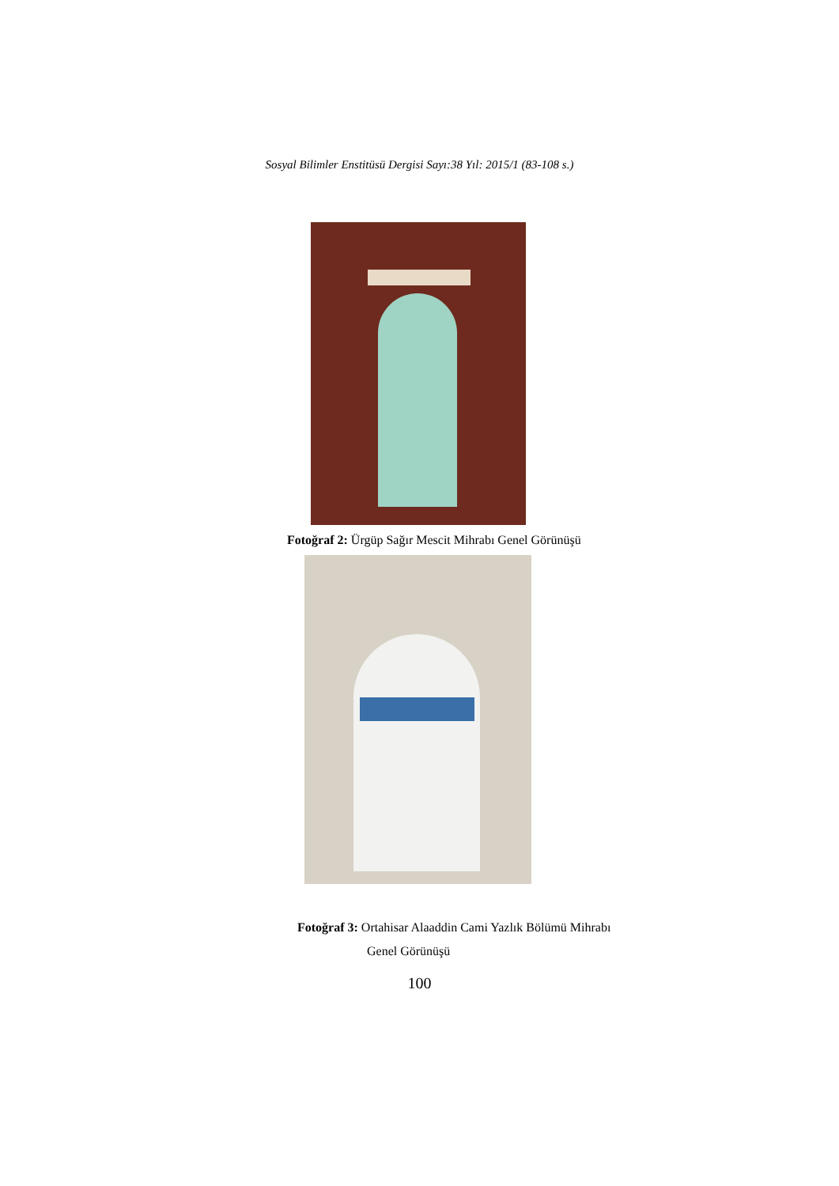Sosyal Bilimler Enstitüsü Dergisi Sayı:38 Yıl: 2015/1 (83-108 s.)
Fotoğraf 2: Ürgüp Sağır Mescit Mihrabı Genel Görünüşü
Fotoğraf 3: Ortahisar Alaaddin Cami Yazlık Bölümü Mihrabı
Genel Görünüşü
100